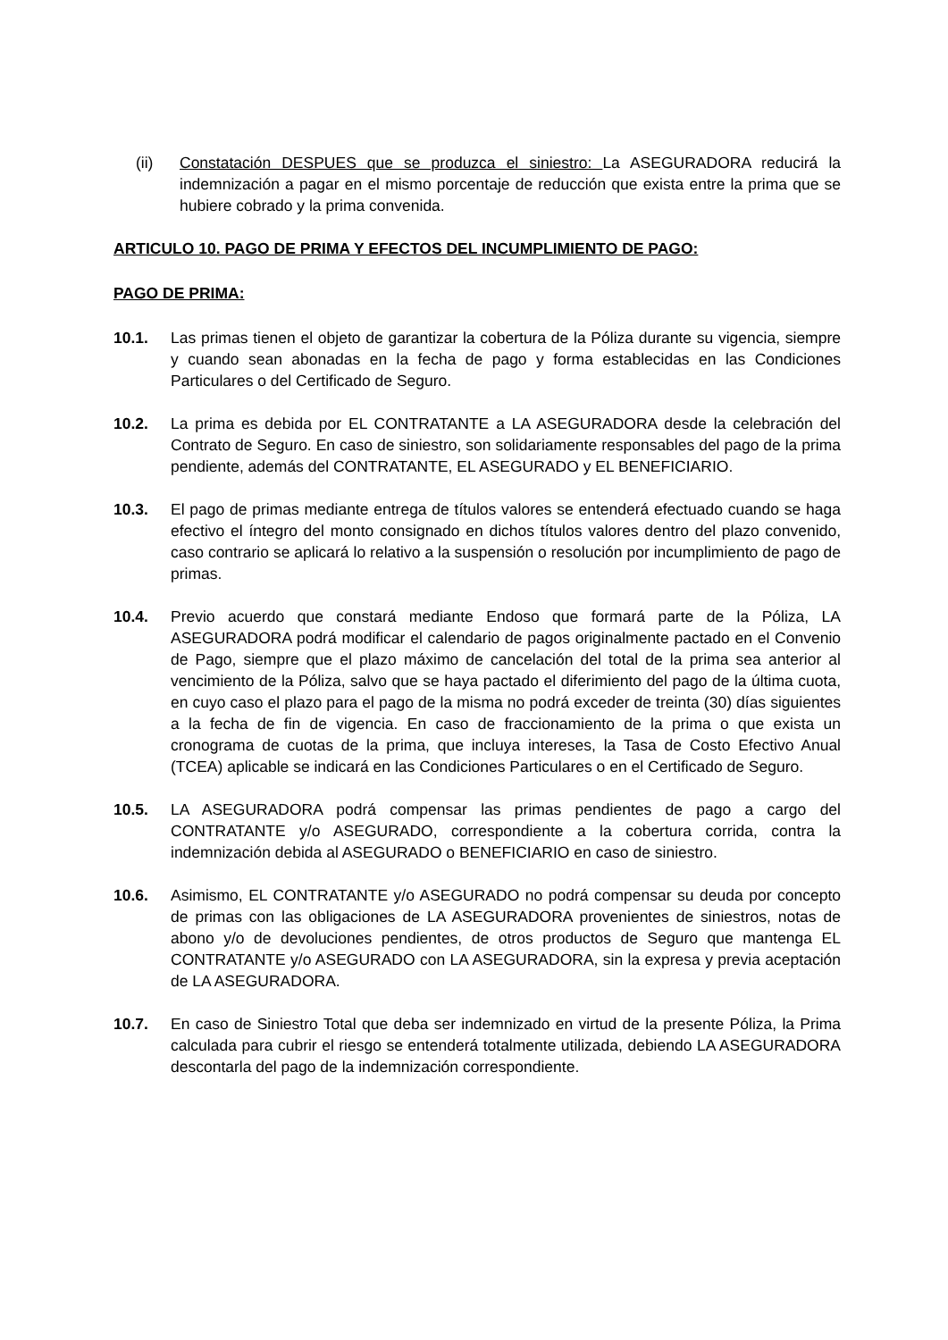(ii) Constatación DESPUES que se produzca el siniestro: La ASEGURADORA reducirá la indemnización a pagar en el mismo porcentaje de reducción que exista entre la prima que se hubiere cobrado y la prima convenida.
ARTICULO 10. PAGO DE PRIMA Y EFECTOS DEL INCUMPLIMIENTO DE PAGO:
PAGO DE PRIMA:
10.1. Las primas tienen el objeto de garantizar la cobertura de la Póliza durante su vigencia, siempre y cuando sean abonadas en la fecha de pago y forma establecidas en las Condiciones Particulares o del Certificado de Seguro.
10.2. La prima es debida por EL CONTRATANTE a LA ASEGURADORA desde la celebración del Contrato de Seguro. En caso de siniestro, son solidariamente responsables del pago de la prima pendiente, además del CONTRATANTE, EL ASEGURADO y EL BENEFICIARIO.
10.3. El pago de primas mediante entrega de títulos valores se entenderá efectuado cuando se haga efectivo el íntegro del monto consignado en dichos títulos valores dentro del plazo convenido, caso contrario se aplicará lo relativo a la suspensión o resolución por incumplimiento de pago de primas.
10.4. Previo acuerdo que constará mediante Endoso que formará parte de la Póliza, LA ASEGURADORA podrá modificar el calendario de pagos originalmente pactado en el Convenio de Pago, siempre que el plazo máximo de cancelación del total de la prima sea anterior al vencimiento de la Póliza, salvo que se haya pactado el diferimiento del pago de la última cuota, en cuyo caso el plazo para el pago de la misma no podrá exceder de treinta (30) días siguientes a la fecha de fin de vigencia. En caso de fraccionamiento de la prima o que exista un cronograma de cuotas de la prima, que incluya intereses, la Tasa de Costo Efectivo Anual (TCEA) aplicable se indicará en las Condiciones Particulares o en el Certificado de Seguro.
10.5. LA ASEGURADORA podrá compensar las primas pendientes de pago a cargo del CONTRATANTE y/o ASEGURADO, correspondiente a la cobertura corrida, contra la indemnización debida al ASEGURADO o BENEFICIARIO en caso de siniestro.
10.6. Asimismo, EL CONTRATANTE y/o ASEGURADO no podrá compensar su deuda por concepto de primas con las obligaciones de LA ASEGURADORA provenientes de siniestros, notas de abono y/o de devoluciones pendientes, de otros productos de Seguro que mantenga EL CONTRATANTE y/o ASEGURADO con LA ASEGURADORA, sin la expresa y previa aceptación de LA ASEGURADORA.
10.7. En caso de Siniestro Total que deba ser indemnizado en virtud de la presente Póliza, la Prima calculada para cubrir el riesgo se entenderá totalmente utilizada, debiendo LA ASEGURADORA descontarla del pago de la indemnización correspondiente.